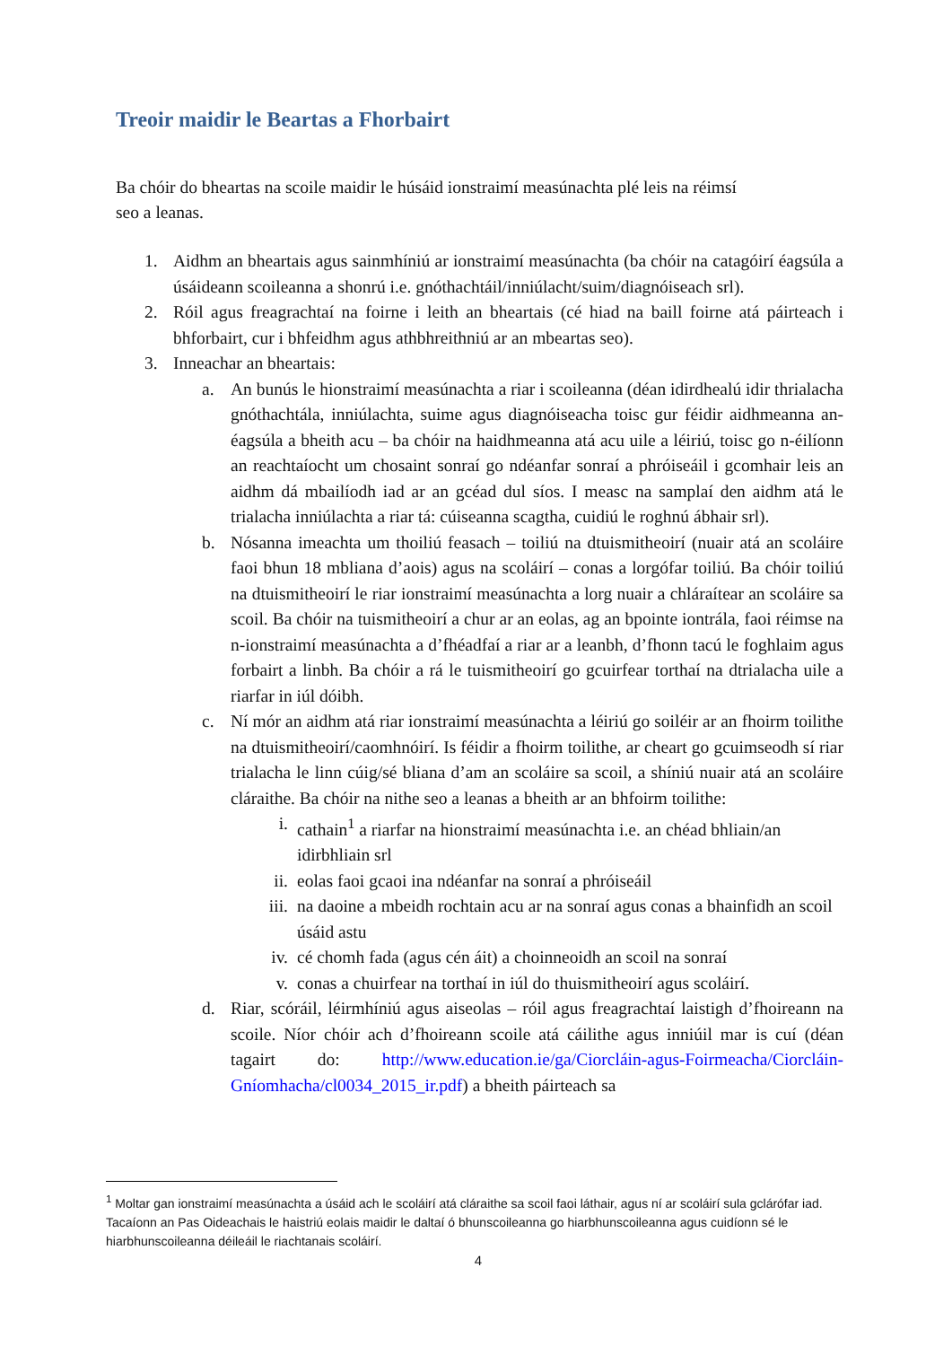Treoir maidir le Beartas a Fhorbairt
Ba chóir do bheartas na scoile maidir le húsáid ionstraimí measúnachta plé leis na réimsí seo a leanas.
1. Aidhm an bheartais agus sainmhíniú ar ionstraimí measúnachta (ba chóir na catagóirí éagsúla a úsáideann scoileanna a shonrú i.e. gnóthachtáil/inniúlacht/suim/diagnóiseach srl).
2. Róil agus freagrachtaí na foirne i leith an bheartais (cé hiad na baill foirne atá páirteach i bhforbairt, cur i bhfeidhm agus athbhreithniú ar an mbeartas seo).
3. Inneachar an bheartais:
a. An bunús le hionstraimí measúnachta a riar i scoileanna (déan idirdhealú idir thrialacha gnóthachtála, inniúlachta, suime agus diagnóiseacha toisc gur féidir aidhmeanna an-éagsúla a bheith acu – ba chóir na haidhmeanna atá acu uile a léiriú, toisc go n-éilíonn an reachtaíocht um chosaint sonraí go ndéanfar sonraí a phróiseáil i gcomhair leis an aidhm dá mbailíodh iad ar an gcéad dul síos. I measc na samplaí den aidhm atá le trialacha inniúlachta a riar tá: cúiseanna scagtha, cuidiú le roghnú ábhair srl).
b. Nósanna imeachta um thoiliú feasach – toiliú na dtuismitheoirí (nuair atá an scoláire faoi bhun 18 mbliana d’aois) agus na scoláirí – conas a lorgófar toiliú. Ba chóir toiliú na dtuismitheoirí le riar ionstraimí measúnachta a lorg nuair a chláraítear an scoláire sa scoil. Ba chóir na tuismitheoirí a chur ar an eolas, ag an bpointe iontrála, faoi réimse na n-ionstraimí measúnachta a d’fhéadfaí a riar ar a leanbh, d’fhonn tacú le foghlaim agus forbairt a linbh. Ba chóir a rá le tuismitheoirí go gcuirfear torthaí na dtrialacha uile a riarfar in iúl dóibh.
c. Ní mór an aidhm atá riar ionstraimí measúnachta a léiriú go soiléir ar an fhoirm toilithe na dtuismitheoirí/caomhnóirí. Is féidir a fhoirm toilithe, ar cheart go gcuimseodh sí riar trialacha le linn cúig/sé bliana d’am an scoláire sa scoil, a shíniú nuair atá an scoláire cláraithe. Ba chóir na nithe seo a leanas a bheith ar an bhfoirm toilithe:
i. cathain<sup>1</sup> a riarfar na hionstraimí measúnachta i.e. an chéad bhliain/an idirbhliain srl
ii. eolas faoi gcaoi ina ndéanfar na sonraí a phróiseáil
iii. na daoine a mbeidh rochtain acu ar na sonraí agus conas a bhainfidh an scoil úsáid astu
iv. cé chomh fada (agus cén áit) a choinneoidh an scoil na sonraí
v. conas a chuirfear na torthaí in iúl do thuismitheoirí agus scoláirí.
d. Riar, scóráil, léirmhíniú agus aiseolas – róil agus freagrachtaí laistigh d’fhoireann na scoile. Níor chóir ach d’fhoireann scoile atá cáilithe agus inniúil mar is cuí (déan tagairt do: http://www.education.ie/ga/Ciorcláin-agus-Foirmeacha/Ciorcláin-Gníomhacha/cl0034_2015_ir.pdf) a bheith páirteach sa
<sup>1</sup> Moltar gan ionstraimí measúnachta a úsáid ach le scoláirí atá cláraithe sa scoil faoi láthair, agus ní ar scoláirí sula gclárófar iad. Tacaíonn an Pas Oideachais le haistriú eolais maidir le daltaí ó bhunscoileanna go hiarbhunscoileanna agus cuidíonn sé le hiarbhunscoileanna déileáil le riachtanais scoláirí.
4